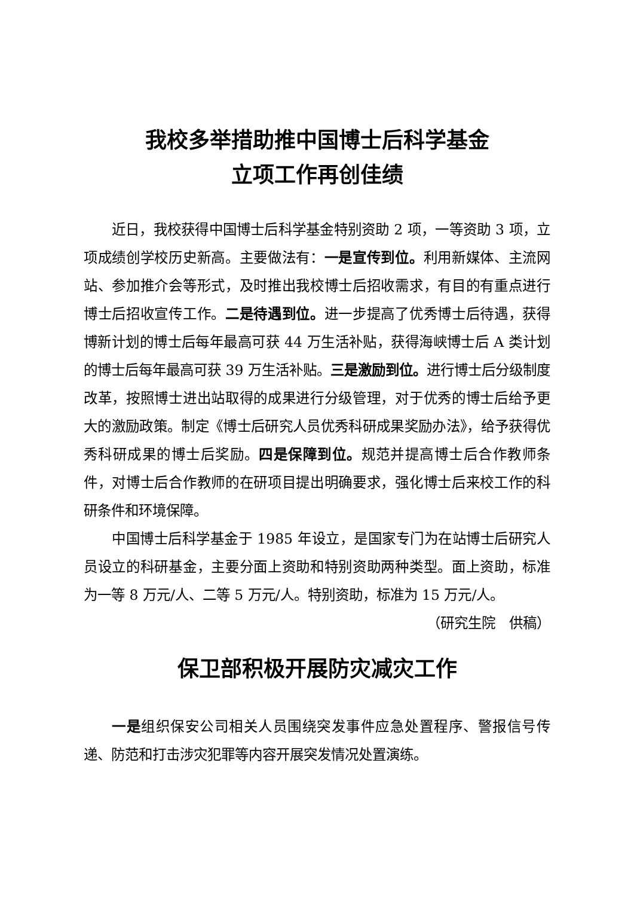我校多举措助推中国博士后科学基金
立项工作再创佳绩
近日，我校获得中国博士后科学基金特别资助 2 项，一等资助 3 项，立项成绩创学校历史新高。主要做法有：一是宣传到位。利用新媒体、主流网站、参加推介会等形式，及时推出我校博士后招收需求，有目的有重点进行博士后招收宣传工作。二是待遇到位。进一步提高了优秀博士后待遇，获得博新计划的博士后每年最高可获 44 万生活补贴，获得海峡博士后 A 类计划的博士后每年最高可获 39 万生活补贴。三是激励到位。进行博士后分级制度改革，按照博士进出站取得的成果进行分级管理，对于优秀的博士后给予更大的激励政策。制定《博士后研究人员优秀科研成果奖励办法》，给予获得优秀科研成果的博士后奖励。四是保障到位。规范并提高博士后合作教师条件，对博士后合作教师的在研项目提出明确要求，强化博士后来校工作的科研条件和环境保障。
中国博士后科学基金于 1985 年设立，是国家专门为在站博士后研究人员设立的科研基金，主要分面上资助和特别资助两种类型。面上资助，标准为一等 8 万元/人、二等 5 万元/人。特别资助，标准为 15 万元/人。 （研究生院　供稿）
保卫部积极开展防灾减灾工作
一是组织保安公司相关人员围绕突发事件应急处置程序、警报信号传递、防范和打击涉灾犯罪等内容开展突发情况处置演练。